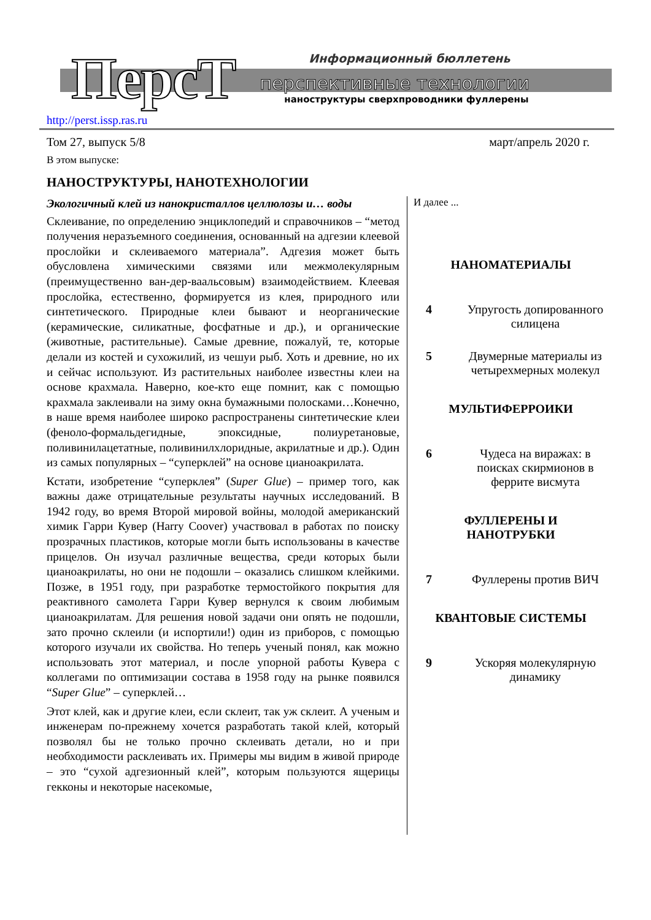ПерсТ
Информационный бюллетень
перспективные технологии
наноструктуры сверхпроводники фуллерены
http://perst.issp.ras.ru
Том 27, выпуск 5/8 март/апрель 2020 г.
В этом выпуске:
НАНОСТРУКТУРЫ, НАНОТЕХНОЛОГИИ
Экологичный клей из нанокристаллов целлюлозы и… воды
Склеивание, по определению энциклопедий и справочников – “метод получения неразъемного соединения, основанный на адгезии клеевой прослойки и склеиваемого материала”. Адгезия может быть обусловлена химическими связями или межмолекулярным (преимущественно ван-дер-ваальсовым) взаимодействием. Клеевая прослойка, естественно, формируется из клея, природного или синтетического. Природные клеи бывают и неорганические (керамические, силикатные, фосфатные и др.), и органические (животные, растительные). Самые древние, пожалуй, те, которые делали из костей и сухожилий, из чешуи рыб. Хоть и древние, но их и сейчас используют. Из растительных наиболее известны клеи на основе крахмала. Наверно, кое-кто еще помнит, как с помощью крахмала заклеивали на зиму окна бумажными полосками…Конечно, в наше время наиболее широко распространены синтетические клеи (феноло-формальдегидные, эпоксидные, полиуретановые, поливинилацетатные, поливинилхлоридные, акрилатные и др.). Один из самых популярных – “суперклей” на основе цианоакрилата.
Кстати, изобретение “суперклея” (Super Glue) – пример того, как важны даже отрицательные результаты научных исследований. В 1942 году, во время Второй мировой войны, молодой американский химик Гарри Кувер (Harry Coover) участвовал в работах по поиску прозрачных пластиков, которые могли быть использованы в качестве прицелов. Он изучал различные вещества, среди которых были цианоакрилаты, но они не подошли – оказались слишком клейкими. Позже, в 1951 году, при разработке термостойкого покрытия для реактивного самолета Гарри Кувер вернулся к своим любимым цианоакрилатам. Для решения новой задачи они опять не подошли, зато прочно склеили (и испортили!) один из приборов, с помощью которого изучали их свойства. Но теперь ученый понял, как можно использовать этот материал, и после упорной работы Кувера с коллегами по оптимизации состава в 1958 году на рынке появился “Super Glue” – суперклей…
Этот клей, как и другие клеи, если склеит, так уж склеит. А ученым и инженерам по-прежнему хочется разработать такой клей, который позволял бы не только прочно склеивать детали, но и при необходимости расклеивать их. Примеры мы видим в живой природе – это “сухой адгезионный клей”, которым пользуются ящерицы гекконы и некоторые насекомые,
И далее ...
НАНОМАТЕРИАЛЫ
4 Упругость допированного силицена
5 Двумерные материалы из четырехмерных молекул
МУЛЬТИФЕРРОИКИ
6 Чудеса на виражах: в поисках скирмионов в феррите висмута
ФУЛЛЕРЕНЫ И
НАНОТРУБКИ
7 Фуллерены против ВИЧ
КВАНТОВЫЕ СИСТЕМЫ
9 Ускоряя молекулярную динамику